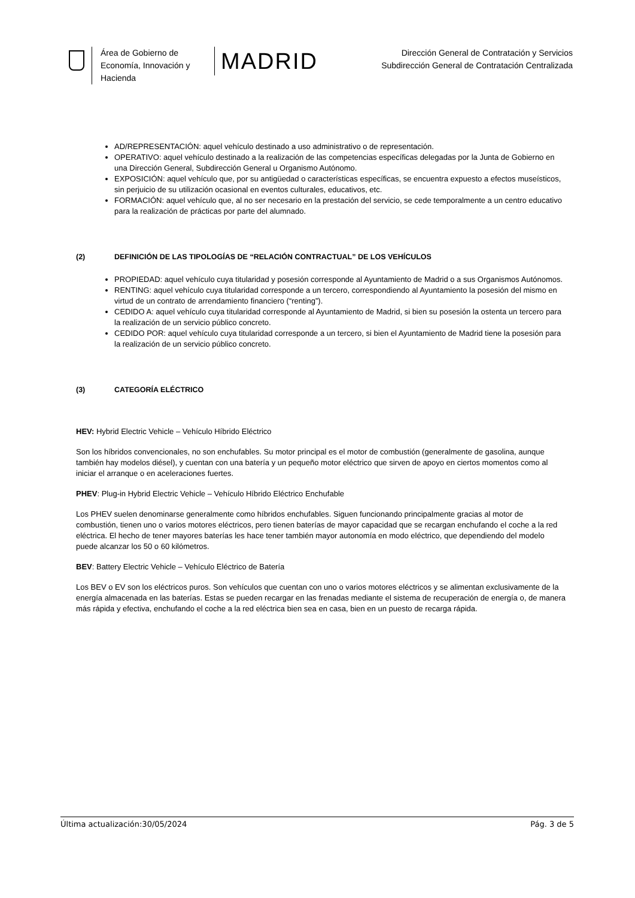Área de Gobierno de Economía, Innovación y Hacienda
MADRID
Dirección General de Contratación y Servicios
Subdirección General de Contratación Centralizada
AD/REPRESENTACIÓN: aquel vehículo destinado a uso administrativo o de representación.
OPERATIVO: aquel vehículo destinado a la realización de las competencias específicas delegadas por la Junta de Gobierno en una Dirección General, Subdirección General u Organismo Autónomo.
EXPOSICIÓN: aquel vehículo que, por su antigüedad o características específicas, se encuentra expuesto a efectos museísticos, sin perjuicio de su utilización ocasional en eventos culturales, educativos, etc.
FORMACIÓN: aquel vehículo que, al no ser necesario en la prestación del servicio, se cede temporalmente a un centro educativo para la realización de prácticas por parte del alumnado.
(2) DEFINICIÓN DE LAS TIPOLOGÍAS DE “RELACIÓN CONTRACTUAL” DE LOS VEHÍCULOS
PROPIEDAD: aquel vehículo cuya titularidad y posesión corresponde al Ayuntamiento de Madrid o a sus Organismos Autónomos.
RENTING: aquel vehículo cuya titularidad corresponde a un tercero, correspondiendo al Ayuntamiento la posesión del mismo en virtud de un contrato de arrendamiento financiero (“renting”).
CEDIDO A: aquel vehículo cuya titularidad corresponde al Ayuntamiento de Madrid, si bien su posesión la ostenta un tercero para la realización de un servicio público concreto.
CEDIDO POR: aquel vehículo cuya titularidad corresponde a un tercero, si bien el Ayuntamiento de Madrid tiene la posesión para la realización de un servicio público concreto.
(3) CATEGORÍA ELÉCTRICO
HEV: Hybrid Electric Vehicle – Vehículo Híbrido Eléctrico
Son los híbridos convencionales, no son enchufables. Su motor principal es el motor de combustión (generalmente de gasolina, aunque también hay modelos diésel), y cuentan con una batería y un pequeño motor eléctrico que sirven de apoyo en ciertos momentos como al iniciar el arranque o en aceleraciones fuertes.
PHEV: Plug-in Hybrid Electric Vehicle – Vehículo Híbrido Eléctrico Enchufable
Los PHEV suelen denominarse generalmente como híbridos enchufables. Siguen funcionando principalmente gracias al motor de combustión, tienen uno o varios motores eléctricos, pero tienen baterías de mayor capacidad que se recargan enchufando el coche a la red eléctrica. El hecho de tener mayores baterías les hace tener también mayor autonomía en modo eléctrico, que dependiendo del modelo puede alcanzar los 50 o 60 kilómetros.
BEV: Battery Electric Vehicle – Vehículo Eléctrico de Batería
Los BEV o EV son los eléctricos puros. Son vehículos que cuentan con uno o varios motores eléctricos y se alimentan exclusivamente de la energía almacenada en las baterías. Estas se pueden recargar en las frenadas mediante el sistema de recuperación de energía o, de manera más rápida y efectiva, enchufando el coche a la red eléctrica bien sea en casa, bien en un puesto de recarga rápida.
Última actualización:30/05/2024 Pág. 3 de 5